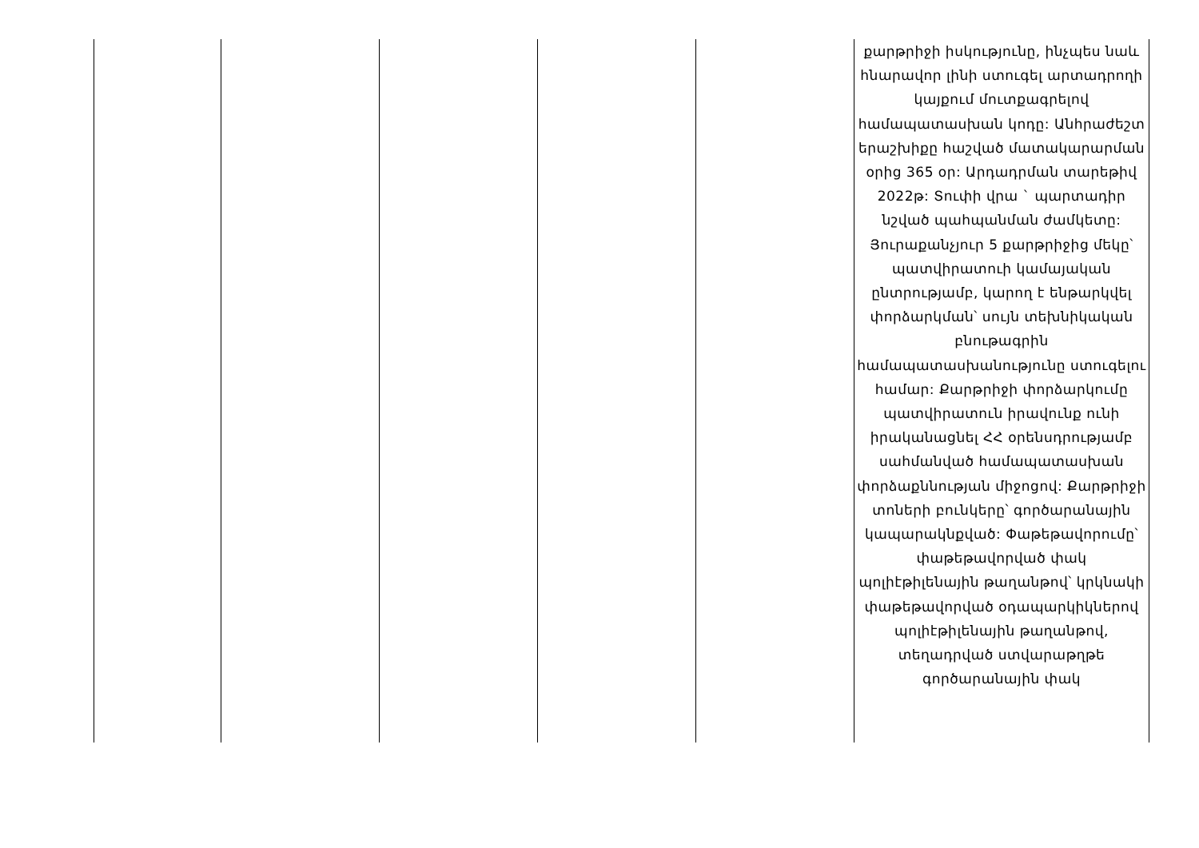| | | | | | քարթրիջի իսկությունը, ինչպես նաև հնարավոր լինի ստուգել արտադրողի կայքում մուտքագրելով համապատասխան կոդը: Անհրաժեշտ երաշխիքը հաշված մատակարարման օրից 365 օր: Արդադրման տարեթիվ 2022թ: Տուփի վրա ` պարտադիր նշված պահպանման ժամկետը: Յուրաքանչյուր 5 քարթրիջից մեկը՝ պատվիրատուի կամայական ընտրությամբ, կարող է ենթարկվել փորձարկման՝ սույն տեխնիկական բնութագրին համապատասխանությունը ստուգելու համար: Քարթրիջի փորձարկումը պատվիրատուն իրավունք ունի իրականացնել ՀՀ օրենսդրությամբ սահմանված համապատասխան փորձաքննության միջոցով: Քարթրիջի տոների բունկերը՝ գործարանային կապարակնքված: Փաթեթավորումը՝ փաթեթավորված փակ պոլիէթիլենային թաղանթով՝ կրկնակի փաթեթավորված օդապարկիկներով պոլիէթիլենային թաղանթով, տեղադրված ստվարաթղթե գործարանային փակ |